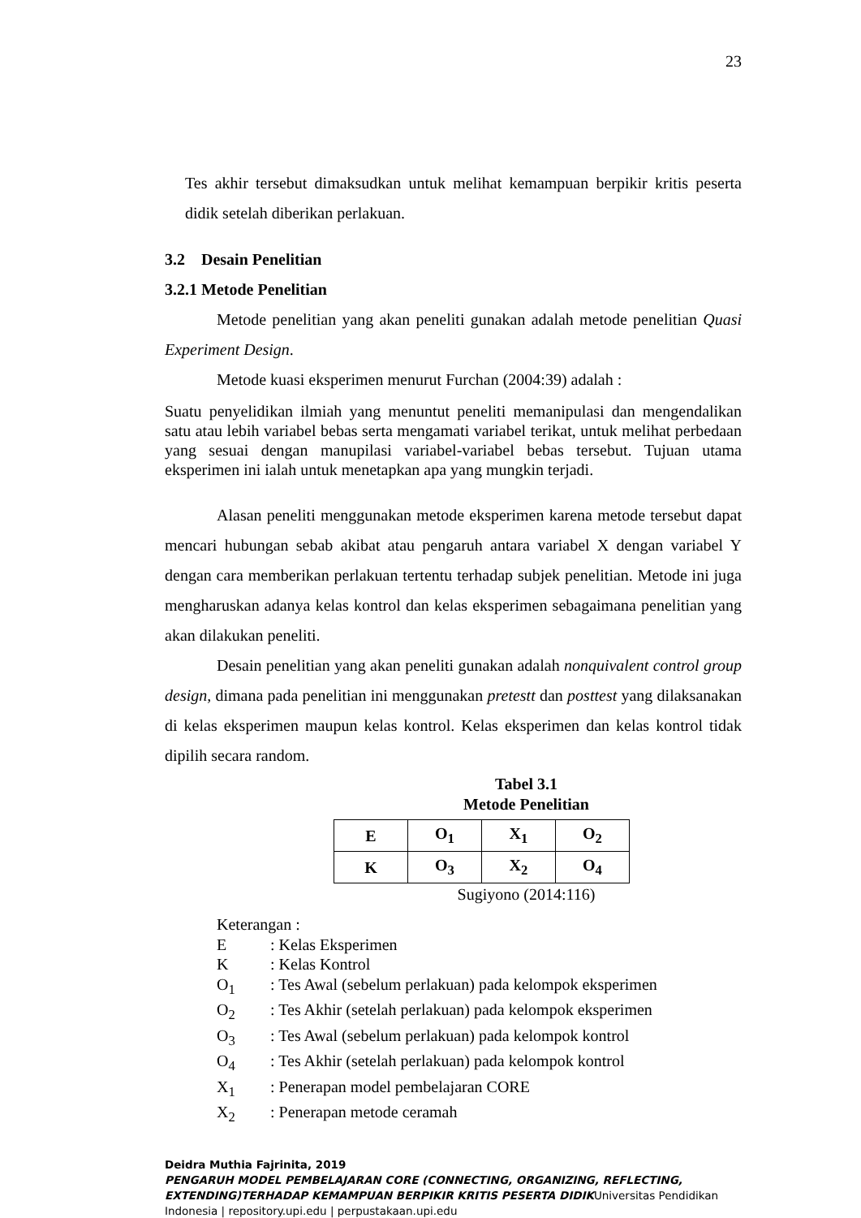23
Tes akhir tersebut dimaksudkan untuk melihat kemampuan berpikir kritis peserta didik setelah diberikan perlakuan.
3.2 Desain Penelitian
3.2.1 Metode Penelitian
Metode penelitian yang akan peneliti gunakan adalah metode penelitian Quasi Experiment Design.
Metode kuasi eksperimen menurut Furchan (2004:39) adalah :
Suatu penyelidikan ilmiah yang menuntut peneliti memanipulasi dan mengendalikan satu atau lebih variabel bebas serta mengamati variabel terikat, untuk melihat perbedaan yang sesuai dengan manupilasi variabel-variabel bebas tersebut. Tujuan utama eksperimen ini ialah untuk menetapkan apa yang mungkin terjadi.
Alasan peneliti menggunakan metode eksperimen karena metode tersebut dapat mencari hubungan sebab akibat atau pengaruh antara variabel X dengan variabel Y dengan cara memberikan perlakuan tertentu terhadap subjek penelitian. Metode ini juga mengharuskan adanya kelas kontrol dan kelas eksperimen sebagaimana penelitian yang akan dilakukan peneliti.
Desain penelitian yang akan peneliti gunakan adalah nonquivalent control group design, dimana pada penelitian ini menggunakan pretestt dan posttest yang dilaksanakan di kelas eksperimen maupun kelas kontrol. Kelas eksperimen dan kelas kontrol tidak dipilih secara random.
Tabel 3.1
Metode Penelitian
| E | O<sub>1</sub> | X<sub>1</sub> | O<sub>2</sub> |
| K | O<sub>3</sub> | X<sub>2</sub> | O<sub>4</sub> |
Sugiyono (2014:116)
Keterangan :
E: Kelas Eksperimen
K: Kelas Kontrol
O<sub>1</sub>: Tes Awal (sebelum perlakuan) pada kelompok eksperimen
O<sub>2</sub>: Tes Akhir (setelah perlakuan) pada kelompok eksperimen
O<sub>3</sub>: Tes Awal (sebelum perlakuan) pada kelompok kontrol
O<sub>4</sub>: Tes Akhir (setelah perlakuan) pada kelompok kontrol
X<sub>1</sub>: Penerapan model pembelajaran CORE
X<sub>2</sub>: Penerapan metode ceramah
Deidra Muthia Fajrinita, 2019
PENGARUH MODEL PEMBELAJARAN CORE (CONNECTING, ORGANIZING, REFLECTING, EXTENDING)TERHADAP KEMAMPUAN BERPIKIR KRITIS PESERTA DIDIKUniversitas Pendidikan Indonesia | repository.upi.edu | perpustakaan.upi.edu